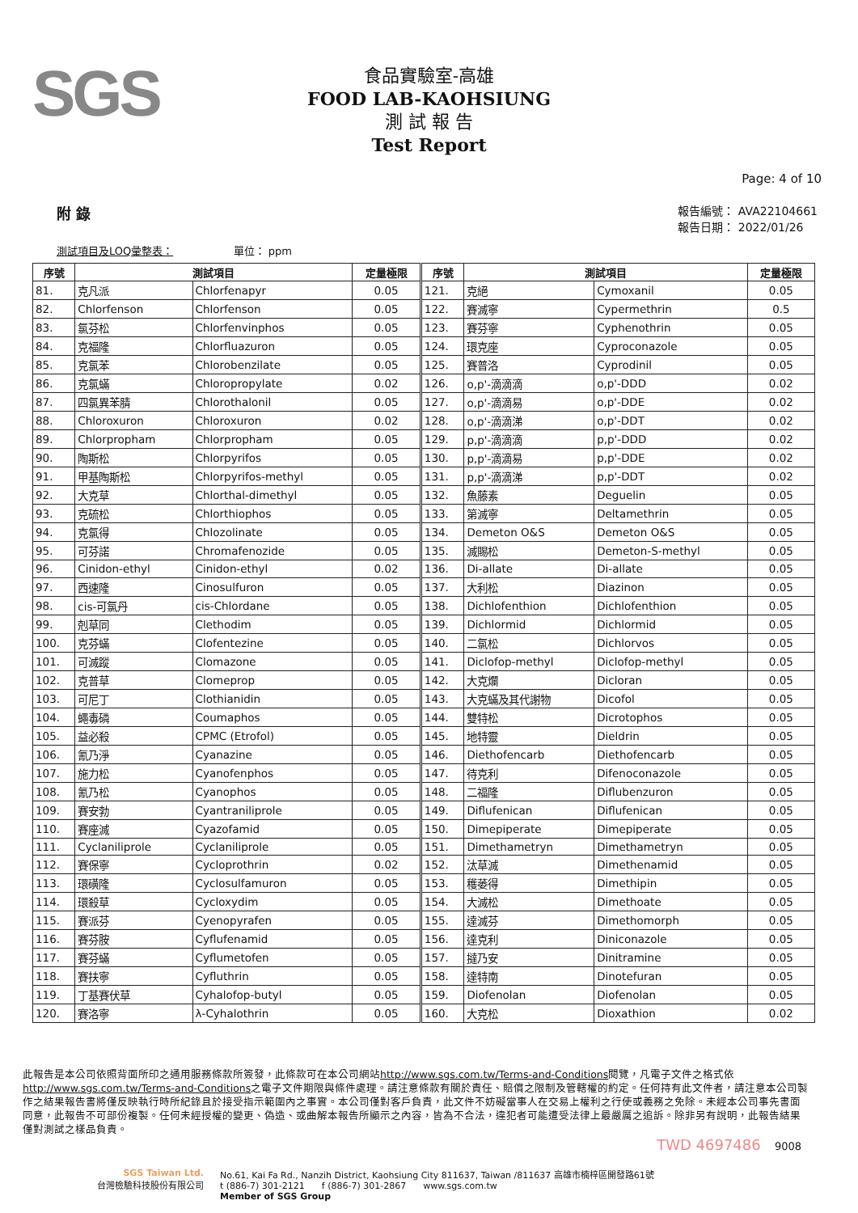SGS
食品實驗室-高雄
FOOD LAB-KAOHSIUNG
測 試 報 告
Test Report
Page: 4 of 10
附 錄
報告編號： AVA22104661
報告日期： 2022/01/26
測試項目及LOQ彙整表： 單位： ppm
| 序號 | 測試項目 | | 定量極限 | 序號 | 測試項目 | | 定量極限 |
| --- | --- | --- | --- | --- | --- | --- | --- |
| 81. | 克凡派 | Chlorfenapyr | 0.05 | 121. | 克絕 | Cymoxanil | 0.05 |
| 82. | Chlorfenson | Chlorfenson | 0.05 | 122. | 賽滅寧 | Cypermethrin | 0.5 |
| 83. | 氯芬松 | Chlorfenvinphos | 0.05 | 123. | 賽芬寧 | Cyphenothrin | 0.05 |
| 84. | 克福隆 | Chlorfluazuron | 0.05 | 124. | 環克座 | Cyproconazole | 0.05 |
| 85. | 克氯苯 | Chlorobenzilate | 0.05 | 125. | 賽普洛 | Cyprodinil | 0.05 |
| 86. | 克氯蟎 | Chloropropylate | 0.02 | 126. | o,p'-滴滴滴 | o,p'-DDD | 0.02 |
| 87. | 四氯異苯腈 | Chlorothalonil | 0.05 | 127. | o,p'-滴滴易 | o,p'-DDE | 0.02 |
| 88. | Chloroxuron | Chloroxuron | 0.02 | 128. | o,p'-滴滴涕 | o,p'-DDT | 0.02 |
| 89. | Chlorpropham | Chlorpropham | 0.05 | 129. | p,p'-滴滴滴 | p,p'-DDD | 0.02 |
| 90. | 陶斯松 | Chlorpyrifos | 0.05 | 130. | p,p'-滴滴易 | p,p'-DDE | 0.02 |
| 91. | 甲基陶斯松 | Chlorpyrifos-methyl | 0.05 | 131. | p,p'-滴滴涕 | p,p'-DDT | 0.02 |
| 92. | 大克草 | Chlorthal-dimethyl | 0.05 | 132. | 魚藤素 | Deguelin | 0.05 |
| 93. | 克硫松 | Chlorthiophos | 0.05 | 133. | 第滅寧 | Deltamethrin | 0.05 |
| 94. | 克氯得 | Chlozolinate | 0.05 | 134. | Demeton O&S | Demeton O&S | 0.05 |
| 95. | 可芬諾 | Chromafenozide | 0.05 | 135. | 滅賜松 | Demeton-S-methyl | 0.05 |
| 96. | Cinidon-ethyl | Cinidon-ethyl | 0.02 | 136. | Di-allate | Di-allate | 0.05 |
| 97. | 西速隆 | Cinosulfuron | 0.05 | 137. | 大利松 | Diazinon | 0.05 |
| 98. | cis-可氯丹 | cis-Chlordane | 0.05 | 138. | Dichlofenthion | Dichlofenthion | 0.05 |
| 99. | 剋草同 | Clethodim | 0.05 | 139. | Dichlormid | Dichlormid | 0.05 |
| 100. | 克芬蟎 | Clofentezine | 0.05 | 140. | 二氯松 | Dichlorvos | 0.05 |
| 101. | 可滅蹤 | Clomazone | 0.05 | 141. | Diclofop-methyl | Diclofop-methyl | 0.05 |
| 102. | 克普草 | Clomeprop | 0.05 | 142. | 大克爛 | Dicloran | 0.05 |
| 103. | 可尼丁 | Clothianidin | 0.05 | 143. | 大克蟎及其代謝物 | Dicofol | 0.05 |
| 104. | 蠅毒磷 | Coumaphos | 0.05 | 144. | 雙特松 | Dicrotophos | 0.05 |
| 105. | 益必殺 | CPMC (Etrofol) | 0.05 | 145. | 地特靈 | Dieldrin | 0.05 |
| 106. | 氰乃淨 | Cyanazine | 0.05 | 146. | Diethofencarb | Diethofencarb | 0.05 |
| 107. | 施力松 | Cyanofenphos | 0.05 | 147. | 待克利 | Difenoconazole | 0.05 |
| 108. | 氰乃松 | Cyanophos | 0.05 | 148. | 二福隆 | Diflubenzuron | 0.05 |
| 109. | 賽安勃 | Cyantraniliprole | 0.05 | 149. | Diflufenican | Diflufenican | 0.05 |
| 110. | 賽座滅 | Cyazofamid | 0.05 | 150. | Dimepiperate | Dimepiperate | 0.05 |
| 111. | Cyclaniliprole | Cyclaniliprole | 0.05 | 151. | Dimethametryn | Dimethametryn | 0.05 |
| 112. | 賽保寧 | Cycloprothrin | 0.02 | 152. | 汰草滅 | Dimethenamid | 0.05 |
| 113. | 環磺隆 | Cyclosulfamuron | 0.05 | 153. | 穫萎得 | Dimethipin | 0.05 |
| 114. | 環殺草 | Cycloxydim | 0.05 | 154. | 大滅松 | Dimethoate | 0.05 |
| 115. | 賽派芬 | Cyenopyrafen | 0.05 | 155. | 達滅芬 | Dimethomorph | 0.05 |
| 116. | 賽芬胺 | Cyflufenamid | 0.05 | 156. | 達克利 | Diniconazole | 0.05 |
| 117. | 賽芬蟎 | Cyflumetofen | 0.05 | 157. | 撻乃安 | Dinitramine | 0.05 |
| 118. | 賽扶寧 | Cyfluthrin | 0.05 | 158. | 達特南 | Dinotefuran | 0.05 |
| 119. | 丁基賽伏草 | Cyhalofop-butyl | 0.05 | 159. | Diofenolan | Diofenolan | 0.05 |
| 120. | 賽洛寧 | λ-Cyhalothrin | 0.05 | 160. | 大克松 | Dioxathion | 0.02 |
此報告是本公司依照背面所印之通用服務條款所簽發，此條款可在本公司網站http://www.sgs.com.tw/Terms-and-Conditions閱覽，凡電子文件之格式依http://www.sgs.com.tw/Terms-and-Conditions之電子文件期限與條件處理。請注意條款有關於責任、賠償之限制及管轄權的約定。任何持有此文件者，請注意本公司製作之結果報告書將僅反映執行時所紀錄且於接受指示範圍內之事實。本公司僅對客戶負責，此文件不妨礙當事人在交易上權利之行使或義務之免除。未經本公司事先書面同意，此報告不可部份複製。任何未經授權的變更、偽造、或曲解本報告所顯示之內容，皆為不合法，違犯者可能遭受法律上最嚴厲之追訴。除非另有說明，此報告結果僅對測試之樣品負責。
TWD 4697486 9008
SGS Taiwan Ltd.
台灣檢驗科技股份有限公司
No.61, Kai Fa Rd., Nanzih District, Kaohsiung City 811637, Taiwan /811637 高雄市楠梓區開發路61號
t (886-7) 301-2121 f (886-7) 301-2867 www.sgs.com.tw
Member of SGS Group